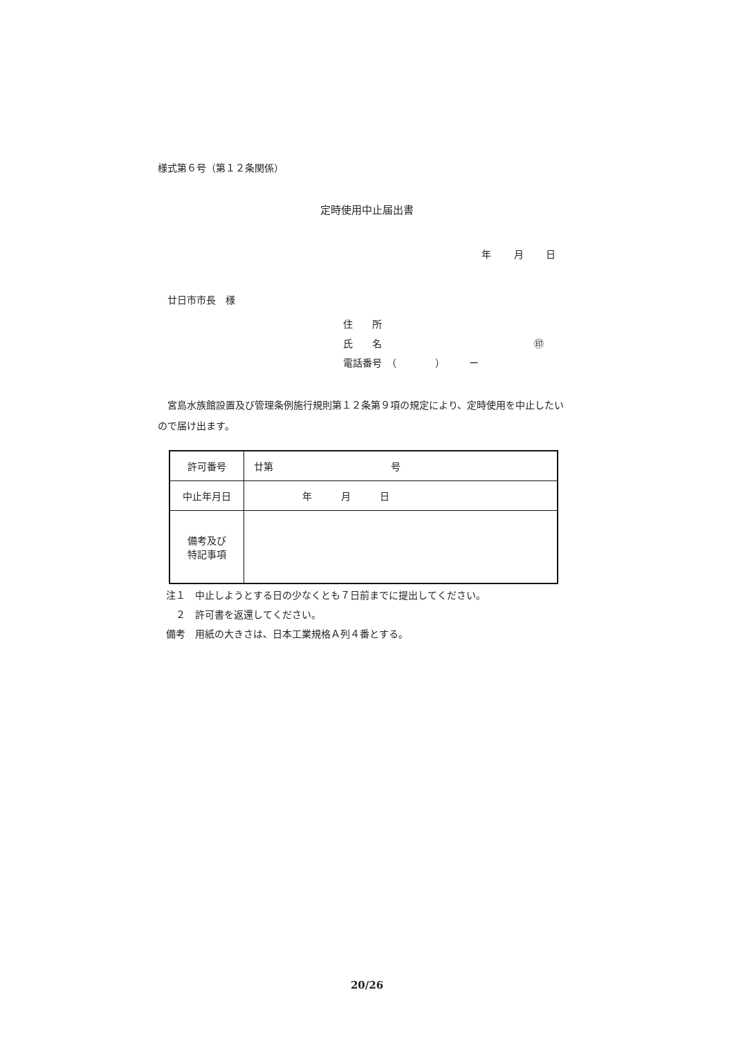様式第６号（第１２条関係）
定時使用中止届出書
年 月 日
廿日市市長　様
住　　所
氏　　名 ㊞
電話番号　（　　　　）　　　ー
宮島水族館設置及び管理条例施行規則第１２条第９項の規定により、定時使用を中止したいので届け出ます。
| 許可番号 | 廿第 号 |
| 中止年月日 | 年 月 日 |
| 備考及び 特記事項 | |
注１　中止しようとする日の少なくとも７日前までに提出してください。
　２　許可書を返還してください。
備考　用紙の大きさは、日本工業規格Ａ列４番とする。
20/26